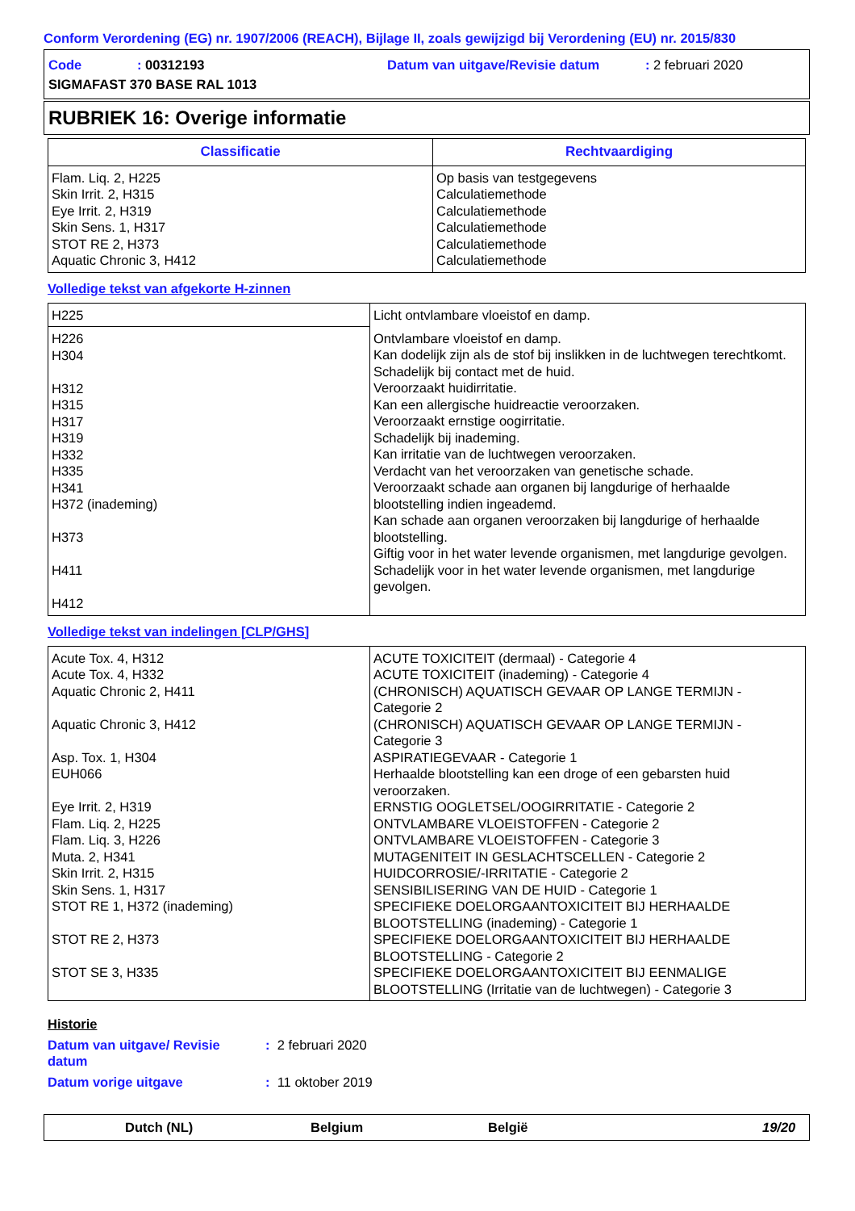Conform Verordening (EG) nr. 1907/2006 (REACH), Bijlage II, zoals gewijzigd bij Verordening (EU) nr. 2015/830
Code: 00312193 Datum van uitgave/Revisie datum: 2 februari 2020
SIGMAFAST 370 BASE RAL 1013
RUBRIEK 16: Overige informatie
| Classificatie | Rechtvaardiging |
| --- | --- |
| Flam. Liq. 2, H225 Skin Irrit. 2, H315 Eye Irrit. 2, H319 Skin Sens. 1, H317 STOT RE 2, H373 Aquatic Chronic 3, H412 | Op basis van testgegevens Calculatiemethode Calculatiemethode Calculatiemethode Calculatiemethode Calculatiemethode |
Volledige tekst van afgekorte H-zinnen
| H225 | Licht ontvlambare vloeistof en damp. |
| H226 H304 H312 H315 H317 H319 H332 H335 H341 H372 (inademing) H373 H411 H412 | Ontvlambare vloeistof en damp. Kan dodelijk zijn als de stof bij inslikken in de luchtwegen terechtkomt. Schadelijk bij contact met de huid. Veroorzaakt huidirritatie. Kan een allergische huidreactie veroorzaken. Veroorzaakt ernstige oogirritatie. Schadelijk bij inademing. Kan irritatie van de luchtwegen veroorzaken. Verdacht van het veroorzaken van genetische schade. Veroorzaakt schade aan organen bij langdurige of herhaalde blootstelling indien ingeademd. Kan schade aan organen veroorzaken bij langdurige of herhaalde blootstelling. Giftig voor in het water levende organismen, met langdurige gevolgen. Schadelijk voor in het water levende organismen, met langdurige gevolgen. |
Volledige tekst van indelingen [CLP/GHS]
| Acute Tox. 4, H312 Acute Tox. 4, H332 Aquatic Chronic 2, H411 Aquatic Chronic 3, H412 Asp. Tox. 1, H304 EUH066 Eye Irrit. 2, H319 Flam. Liq. 2, H225 Flam. Liq. 3, H226 Muta. 2, H341 Skin Irrit. 2, H315 Skin Sens. 1, H317 STOT RE 1, H372 (inademing) STOT RE 2, H373 STOT SE 3, H335 | ACUTE TOXICITEIT (dermaal) - Categorie 4 ACUTE TOXICITEIT (inademing) - Categorie 4 (CHRONISCH) AQUATISCH GEVAAR OP LANGE TERMIJN - Categorie 2 (CHRONISCH) AQUATISCH GEVAAR OP LANGE TERMIJN - Categorie 3 ASPIRATIEGEVAAR - Categorie 1 Herhaalde blootstelling kan een droge of een gebarsten huid veroorzaken. ERNSTIG OOGLETSEL/OOGIRRITATIE - Categorie 2 ONTVLAMBARE VLOEISTOFFEN - Categorie 2 ONTVLAMBARE VLOEISTOFFEN - Categorie 3 MUTAGENITEIT IN GESLACHTSCELLEN - Categorie 2 HUIDCORROSIE/-IRRITATIE - Categorie 2 SENSIBILISERING VAN DE HUID - Categorie 1 SPECIFIEKE DOELORGAANTOXICITEIT BIJ HERHAALDE BLOOTSTELLING (inademing) - Categorie 1 SPECIFIEKE DOELORGAANTOXICITEIT BIJ HERHAALDE BLOOTSTELLING - Categorie 2 SPECIFIEKE DOELORGAANTOXICITEIT BIJ EENMALIGE BLOOTSTELLING (Irritatie van de luchtwegen) - Categorie 3 |
Historie
Datum van uitgave/ Revisie datum: 2 februari 2020
Datum vorige uitgave: 11 oktober 2019
Dutch (NL) Belgium België 19/20